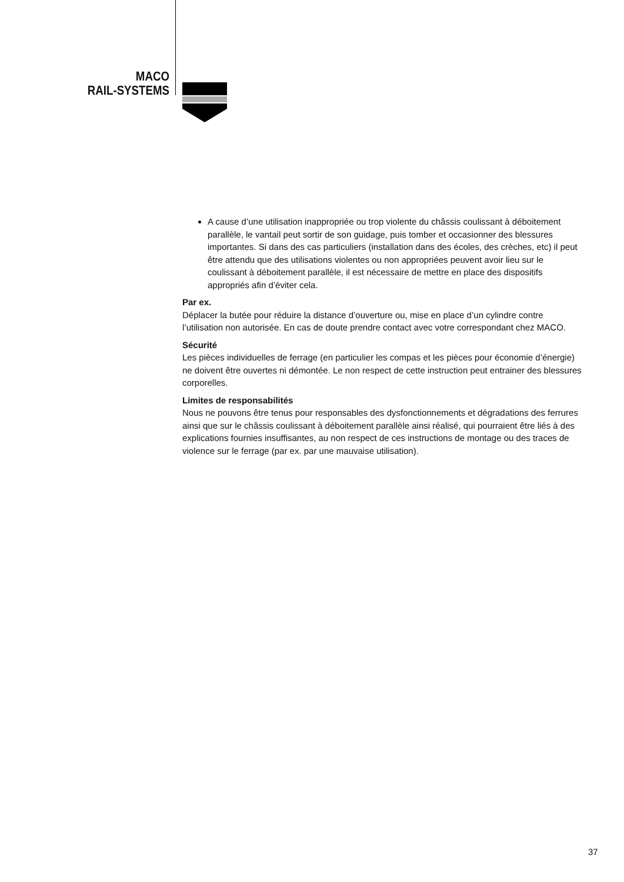MACO
RAIL-SYSTEMS
A cause d’une utilisation inappropriée ou trop violente du châssis coulissant à déboitement parallèle, le vantail peut sortir de son guidage, puis tomber et occasionner des blessures importantes. Si dans des cas particuliers (installation dans des écoles, des crèches, etc) il peut être attendu que des utilisations violentes ou non appropriées peuvent avoir lieu sur le coulissant à déboitement parallèle, il est nécessaire de mettre en place des dispositifs appropriés afin d’éviter cela.
Par ex.
Déplacer la butée pour réduire la distance d’ouverture ou, mise en place d’un cylindre contre l’utilisation non autorisée. En cas de doute prendre contact avec votre correspondant chez MACO.
Sécurité
Les pièces individuelles de ferrage (en particulier les compas et les pièces pour économie d’énergie) ne doivent être ouvertes ni démontée. Le non respect de cette instruction peut entrainer des blessures corporelles.
Limites de responsabilités
Nous ne pouvons être tenus pour responsables des dysfonctionnements et dégradations des ferrures ainsi que sur le châssis coulissant à déboitement parallèle ainsi réalisé, qui pourraient être liés à des explications fournies insuffisantes, au non respect de ces instructions de montage ou des traces de violence sur le ferrage (par ex. par une mauvaise utilisation).
37